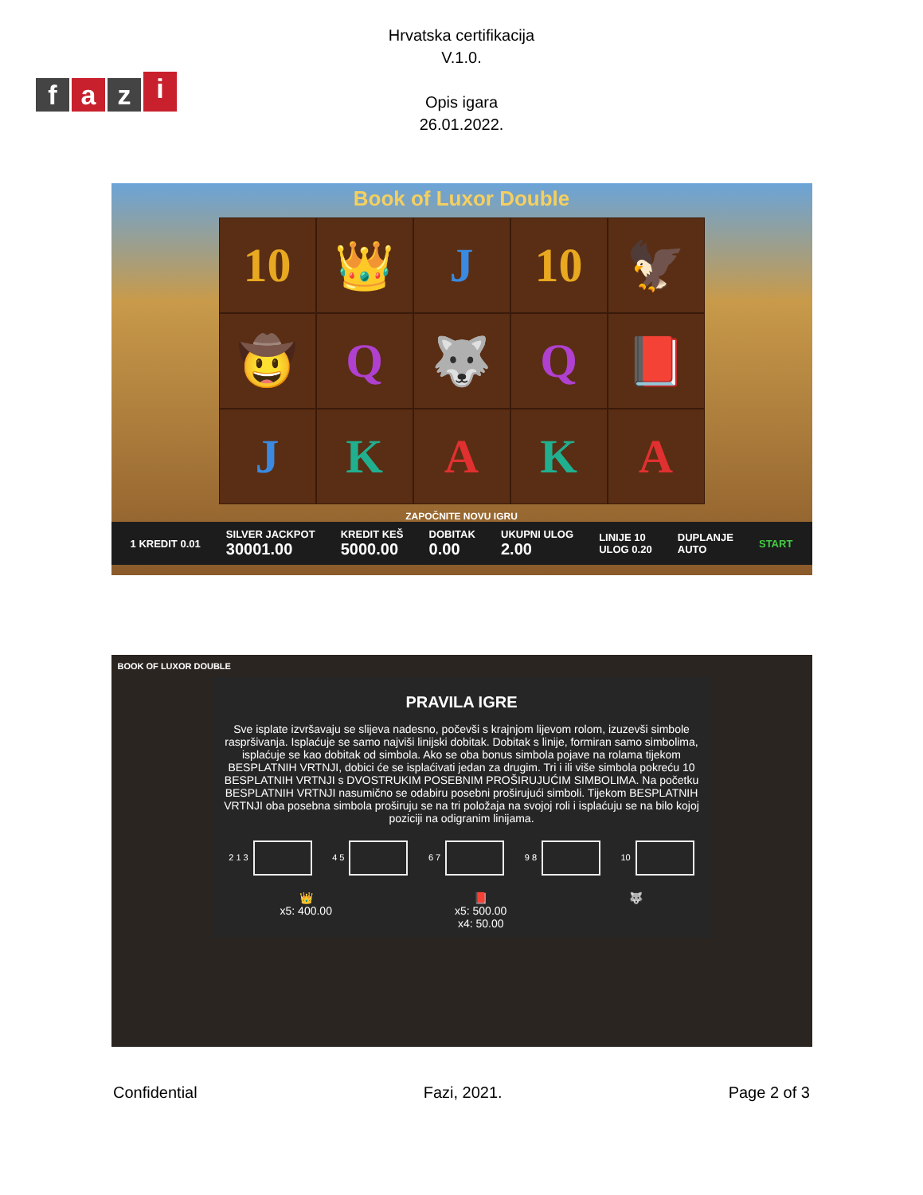fazi
Hrvatska certifikacija
V.1.0.
Opis igara
26.01.2022.
Book of Luxor Double
10
👑
J
10
🦅
🤠
Q
🐺
Q
📕
J
K
A
K
A
ZAPOČNITE NOVU IGRU
1 KREDIT 0.01 SILVER JACKPOT
30001.00 KREDIT KEŠ
5000.00 DOBITAK
0.00 UKUPNI ULOG
2.00 LINIJE 10
ULOG 0.20 DUPLANJE
AUTO START
BOOK OF LUXOR DOUBLE
PRAVILA IGRE
Sve isplate izvršavaju se slijeva nadesno, počevši s krajnjom lijevom rolom, izuzevši simbole raspršivanja. Isplaćuje se samo najviši linijski dobitak. Dobitak s linije, formiran samo simbolima, isplaćuje se kao dobitak od simbola. Ako se oba bonus simbola pojave na rolama tijekom BESPLATNIH VRTNJI, dobici će se isplaćivati jedan za drugim. Tri i ili više simbola pokreću 10 BESPLATNIH VRTNJI s DVOSTRUKIM POSEBNIM PROŠIRUJUĆIM SIMBOLIMA. Na početku BESPLATNIH VRTNJI nasumično se odabiru posebni proširujući simboli. Tijekom BESPLATNIH VRTNJI oba posebna simbola proširuju se na tri položaja na svojoj roli i isplaćuju se na bilo kojoj poziciji na odigranim linijama.
2 1 3 4 5 6 7 9 8 10
👑
x5: 400.00 📕
x5: 500.00
x4: 50.00 🐺
Confidential Fazi, 2021. Page 2 of 3